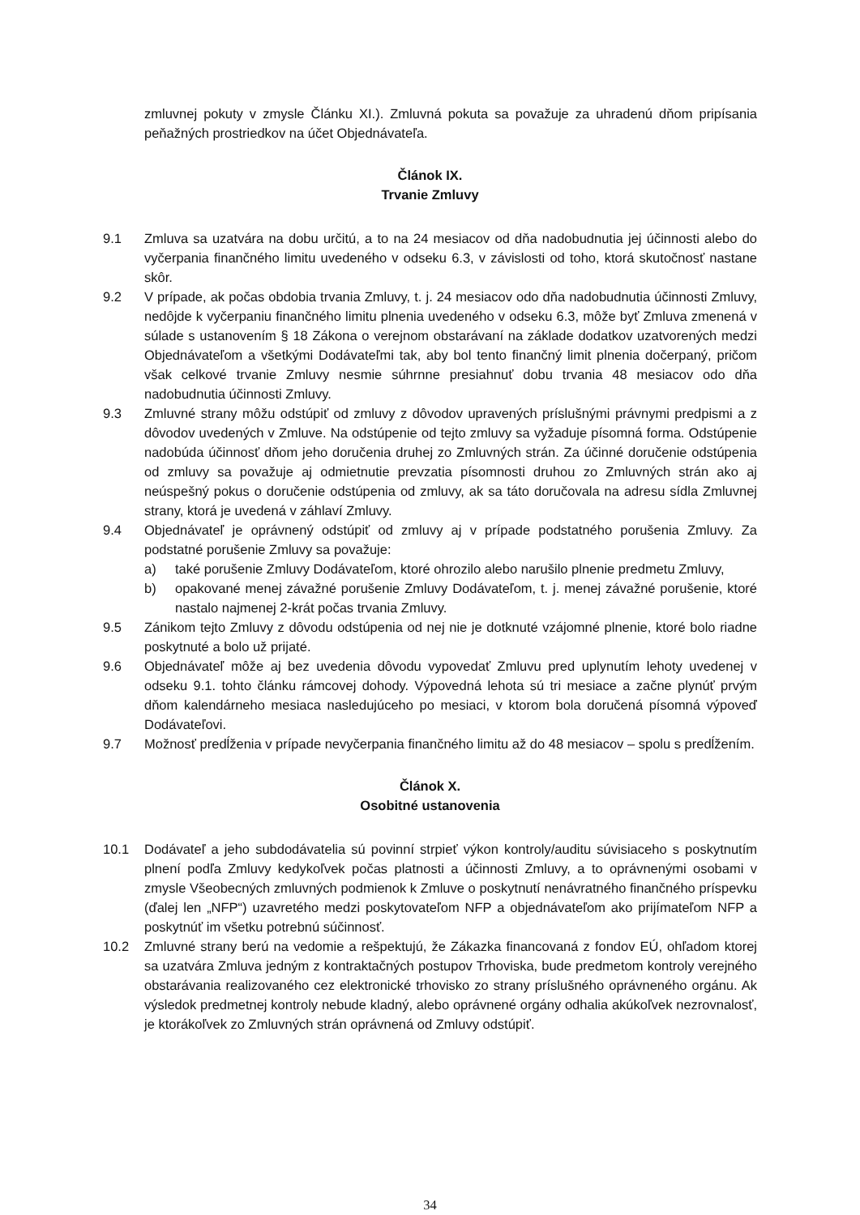zmluvnej pokuty v zmysle Článku XI.). Zmluvná pokuta sa považuje za uhradenú dňom pripísania peňažných prostriedkov na účet Objednávateľa.
Článok IX.
Trvanie Zmluvy
9.1 Zmluva sa uzatvára na dobu určitú, a to na 24 mesiacov od dňa nadobudnutia jej účinnosti alebo do vyčerpania finančného limitu uvedeného v odseku 6.3, v závislosti od toho, ktorá skutočnosť nastane skôr.
9.2 V prípade, ak počas obdobia trvania Zmluvy, t. j. 24 mesiacov odo dňa nadobudnutia účinnosti Zmluvy, nedôjde k vyčerpaniu finančného limitu plnenia uvedeného v odseku 6.3, môže byť Zmluva zmenená v súlade s ustanovením § 18 Zákona o verejnom obstarávaní na základe dodatkov uzatvorených medzi Objednávateľom a všetkými Dodávateľmi tak, aby bol tento finančný limit plnenia dočerpaný, pričom však celkové trvanie Zmluvy nesmie súhrnne presiahnuť dobu trvania 48 mesiacov odo dňa nadobudnutia účinnosti Zmluvy.
9.3 Zmluvné strany môžu odstúpiť od zmluvy z dôvodov upravených príslušnými právnymi predpismi a z dôvodov uvedených v Zmluve. Na odstúpenie od tejto zmluvy sa vyžaduje písomná forma. Odstúpenie nadobúda účinnosť dňom jeho doručenia druhej zo Zmluvných strán. Za účinné doručenie odstúpenia od zmluvy sa považuje aj odmietnutie prevzatia písomnosti druhou zo Zmluvných strán ako aj neúspešný pokus o doručenie odstúpenia od zmluvy, ak sa táto doručovala na adresu sídla Zmluvnej strany, ktorá je uvedená v záhlaví Zmluvy.
9.4 Objednávateľ je oprávnený odstúpiť od zmluvy aj v prípade podstatného porušenia Zmluvy. Za podstatné porušenie Zmluvy sa považuje:
a) také porušenie Zmluvy Dodávateľom, ktoré ohrozilo alebo narušilo plnenie predmetu Zmluvy,
b) opakované menej závažné porušenie Zmluvy Dodávateľom, t. j. menej závažné porušenie, ktoré nastalo najmenej 2-krát počas trvania Zmluvy.
9.5 Zánikom tejto Zmluvy z dôvodu odstúpenia od nej nie je dotknuté vzájomné plnenie, ktoré bolo riadne poskytnuté a bolo už prijaté.
9.6 Objednávateľ môže aj bez uvedenia dôvodu vypovedať Zmluvu pred uplynutím lehoty uvedenej v odseku 9.1. tohto článku rámcovej dohody. Výpovedná lehota sú tri mesiace a začne plynúť prvým dňom kalendárneho mesiaca nasledujúceho po mesiaci, v ktorom bola doručená písomná výpoveď Dodávateľovi.
9.7 Možnosť predĺženia v prípade nevyčerpania finančného limitu až do 48 mesiacov – spolu s predĺžením.
Článok X.
Osobitné ustanovenia
10.1 Dodávateľ a jeho subdodávatelia sú povinní strpieť výkon kontroly/auditu súvisiaceho s poskytnutím plnení podľa Zmluvy kedykoľvek počas platnosti a účinnosti Zmluvy, a to oprávnenými osobami v zmysle Všeobecných zmluvných podmienok k Zmluve o poskytnutí nenávratného finančného príspevku (ďalej len „NFP“) uzavretého medzi poskytovateľom NFP a objednávateľom ako prijímateľom NFP a poskytnúť im všetku potrebnú súčinnosť.
10.2 Zmluvné strany berú na vedomie a rešpektujú, že Zákazka financovaná z fondov EÚ, ohľadom ktorej sa uzatvára Zmluva jedným z kontraktačných postupov Trhoviska, bude predmetom kontroly verejného obstarávania realizovaného cez elektronické trhovisko zo strany príslušného oprávneného orgánu. Ak výsledok predmetnej kontroly nebude kladný, alebo oprávnené orgány odhalia akúkoľvek nezrovnalosť, je ktorákoľvek zo Zmluvných strán oprávnená od Zmluvy odstúpiť.
34